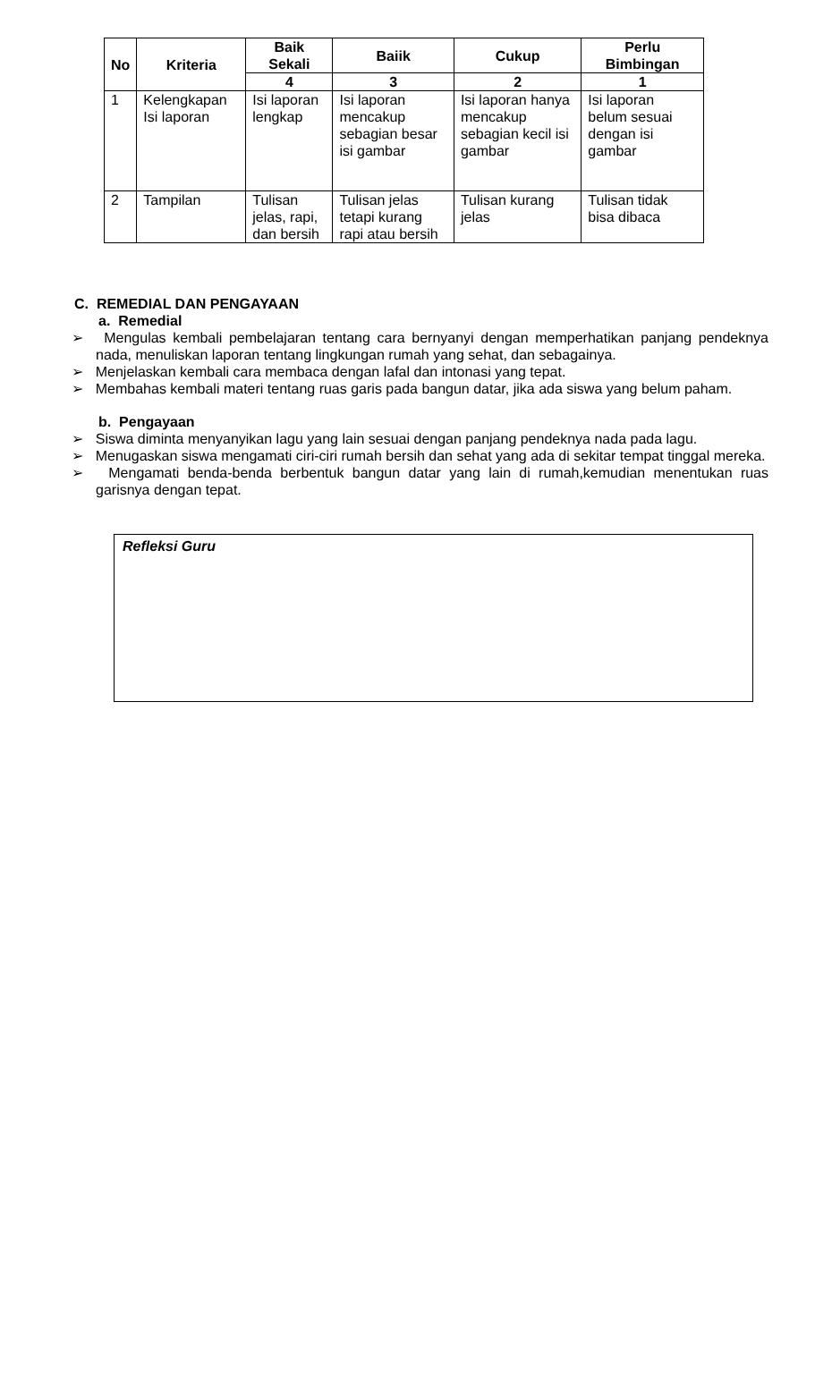| No | Kriteria | Baik Sekali | Baiik | Cukup | Perlu Bimbingan |
| --- | --- | --- | --- | --- | --- |
| | | 4 | 3 | 2 | 1 |
| 1 | Kelengkapan Isi laporan | Isi laporan lengkap | Isi laporan mencakup sebagian besar isi gambar | Isi laporan hanya mencakup sebagian kecil isi gambar | Isi laporan belum sesuai dengan isi gambar |
| 2 | Tampilan | Tulisan jelas, rapi, dan bersih | Tulisan jelas tetapi kurang rapi atau bersih | Tulisan kurang jelas | Tulisan tidak bisa dibaca |
C. REMEDIAL DAN PENGAYAAN
a. Remedial
➢ Mengulas kembali pembelajaran tentang cara bernyanyi dengan memperhatikan panjang pendeknya nada, menuliskan laporan tentang lingkungan rumah yang sehat, dan sebagainya.
➢ Menjelaskan kembali cara membaca dengan lafal dan intonasi yang tepat.
➢ Membahas kembali materi tentang ruas garis pada bangun datar, jika ada siswa yang belum paham.
b. Pengayaan
➢ Siswa diminta menyanyikan lagu yang lain sesuai dengan panjang pendeknya nada pada lagu.
➢ Menugaskan siswa mengamati ciri-ciri rumah bersih dan sehat yang ada di sekitar tempat tinggal mereka.
➢ Mengamati benda-benda berbentuk bangun datar yang lain di rumah,kemudian menentukan ruas garisnya dengan tepat.
Refleksi Guru